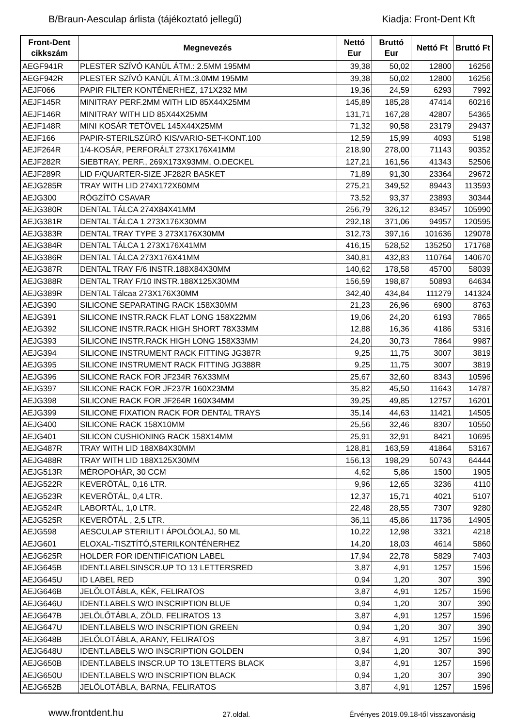B/Braun-Aesculap árlista (tájékoztató jellegű) Kiadja: Front-Dent Kft
| Front-Dent cikkszám | Megnevezés | Nettó Eur | Bruttó Eur | Nettó Ft | Bruttó Ft |
| --- | --- | --- | --- | --- | --- |
| AEGF941R | PLESTER SZÍVÓ KANÜL ÁTM.: 2.5MM 195MM | 39,38 | 50,02 | 12800 | 16256 |
| AEGF942R | PLESTER SZÍVÓ KANÜL ÁTM.:3.0MM 195MM | 39,38 | 50,02 | 12800 | 16256 |
| AEJF066 | PAPIR FILTER KONTÉNERHEZ, 171X232 MM | 19,36 | 24,59 | 6293 | 7992 |
| AEJF145R | MINITRAY PERF.2MM WITH LID 85X44X25MM | 145,89 | 185,28 | 47414 | 60216 |
| AEJF146R | MINITRAY WITH LID 85X44X25MM | 131,71 | 167,28 | 42807 | 54365 |
| AEJF148R | MINI KOSÁR TETÖVEL 145X44X25MM | 71,32 | 90,58 | 23179 | 29437 |
| AEJF166 | PAPIR-STERILSZÜRÖ KIS/VARIO-SET-KONT.100 | 12,59 | 15,99 | 4093 | 5198 |
| AEJF264R | 1/4-KOSÁR, PERFORÁLT 273X176X41MM | 218,90 | 278,00 | 71143 | 90352 |
| AEJF282R | SIEBTRAY, PERF., 269X173X93MM, O.DECKEL | 127,21 | 161,56 | 41343 | 52506 |
| AEJF289R | LID F/QUARTER-SIZE JF282R BASKET | 71,89 | 91,30 | 23364 | 29672 |
| AEJG285R | TRAY WITH LID 274X172X60MM | 275,21 | 349,52 | 89443 | 113593 |
| AEJG300 | RÖGZÍTÖ CSAVAR | 73,52 | 93,37 | 23893 | 30344 |
| AEJG380R | DENTAL TÁLCA 274X84X41MM | 256,79 | 326,12 | 83457 | 105990 |
| AEJG381R | DENTAL TÁLCA 1 273X176X30MM | 292,18 | 371,06 | 94957 | 120595 |
| AEJG383R | DENTAL TRAY TYPE 3 273X176X30MM | 312,73 | 397,16 | 101636 | 129078 |
| AEJG384R | DENTAL TÁLCA 1 273X176X41MM | 416,15 | 528,52 | 135250 | 171768 |
| AEJG386R | DENTAL TÁLCA 273X176X41MM | 340,81 | 432,83 | 110764 | 140670 |
| AEJG387R | DENTAL TRAY F/6 INSTR.188X84X30MM | 140,62 | 178,58 | 45700 | 58039 |
| AEJG388R | DENTAL TRAY F/10 INSTR.188X125X30MM | 156,59 | 198,87 | 50893 | 64634 |
| AEJG389R | DENTAL Tálcaa 273X176X30MM | 342,40 | 434,84 | 111279 | 141324 |
| AEJG390 | SILICONE SEPARATING RACK 158X30MM | 21,23 | 26,96 | 6900 | 8763 |
| AEJG391 | SILICONE INSTR.RACK FLAT LONG 158X22MM | 19,06 | 24,20 | 6193 | 7865 |
| AEJG392 | SILICONE INSTR.RACK HIGH SHORT 78X33MM | 12,88 | 16,36 | 4186 | 5316 |
| AEJG393 | SILICONE INSTR.RACK HIGH LONG 158X33MM | 24,20 | 30,73 | 7864 | 9987 |
| AEJG394 | SILICONE INSTRUMENT RACK FITTING JG387R | 9,25 | 11,75 | 3007 | 3819 |
| AEJG395 | SILICONE INSTRUMENT RACK FITTING JG388R | 9,25 | 11,75 | 3007 | 3819 |
| AEJG396 | SILICONE RACK FOR JF234R 76X33MM | 25,67 | 32,60 | 8343 | 10596 |
| AEJG397 | SILICONE RACK FOR JF237R 160X23MM | 35,82 | 45,50 | 11643 | 14787 |
| AEJG398 | SILICONE RACK FOR JF264R 160X34MM | 39,25 | 49,85 | 12757 | 16201 |
| AEJG399 | SILICONE FIXATION RACK FOR DENTAL TRAYS | 35,14 | 44,63 | 11421 | 14505 |
| AEJG400 | SILICONE RACK 158X10MM | 25,56 | 32,46 | 8307 | 10550 |
| AEJG401 | SILICON CUSHIONING RACK 158X14MM | 25,91 | 32,91 | 8421 | 10695 |
| AEJG487R | TRAY WITH LID 188X84X30MM | 128,81 | 163,59 | 41864 | 53167 |
| AEJG488R | TRAY WITH LID 188X125X30MM | 156,13 | 198,29 | 50743 | 64444 |
| AEJG513R | MÉROPOHÁR, 30 CCM | 4,62 | 5,86 | 1500 | 1905 |
| AEJG522R | KEVERÖTÁL, 0,16 LTR. | 9,96 | 12,65 | 3236 | 4110 |
| AEJG523R | KEVERÖTÁL, 0,4 LTR. | 12,37 | 15,71 | 4021 | 5107 |
| AEJG524R | LABORTÁL, 1,0 LTR. | 22,48 | 28,55 | 7307 | 9280 |
| AEJG525R | KEVERÖTÁL , 2,5 LTR. | 36,11 | 45,86 | 11736 | 14905 |
| AEJG598 | AESCULAP STERILIT I ÁPOLÓOLAJ, 50 ML | 10,22 | 12,98 | 3321 | 4218 |
| AEJG601 | ELOXAL-TISZTÍTÓ,STERILKONTÉNERHEZ | 14,20 | 18,03 | 4614 | 5860 |
| AEJG625R | HOLDER FOR IDENTIFICATION LABEL | 17,94 | 22,78 | 5829 | 7403 |
| AEJG645B | IDENT.LABELSINSCR.UP TO 13 LETTERSRED | 3,87 | 4,91 | 1257 | 1596 |
| AEJG645U | ID LABEL RED | 0,94 | 1,20 | 307 | 390 |
| AEJG646B | JELÖLOTÁBLA, KÉK, FELIRATOS | 3,87 | 4,91 | 1257 | 1596 |
| AEJG646U | IDENT.LABELS W/O INSCRIPTION BLUE | 0,94 | 1,20 | 307 | 390 |
| AEJG647B | JELÖLŐTÁBLA, ZÖLD, FELIRATOS 13 | 3,87 | 4,91 | 1257 | 1596 |
| AEJG647U | IDENT.LABELS W/O INSCRIPTION GREEN | 0,94 | 1,20 | 307 | 390 |
| AEJG648B | JELÖLOTÁBLA, ARANY, FELIRATOS | 3,87 | 4,91 | 1257 | 1596 |
| AEJG648U | IDENT.LABELS W/O INSCRIPTION GOLDEN | 0,94 | 1,20 | 307 | 390 |
| AEJG650B | IDENT.LABELS INSCR.UP TO 13LETTERS BLACK | 3,87 | 4,91 | 1257 | 1596 |
| AEJG650U | IDENT.LABELS W/O INSCRIPTION BLACK | 0,94 | 1,20 | 307 | 390 |
| AEJG652B | JELÖLOTÁBLA, BARNA, FELIRATOS | 3,87 | 4,91 | 1257 | 1596 |
www.frontdent.hu 27.oldal. Érvényes 2019.09.18-től visszavonásig